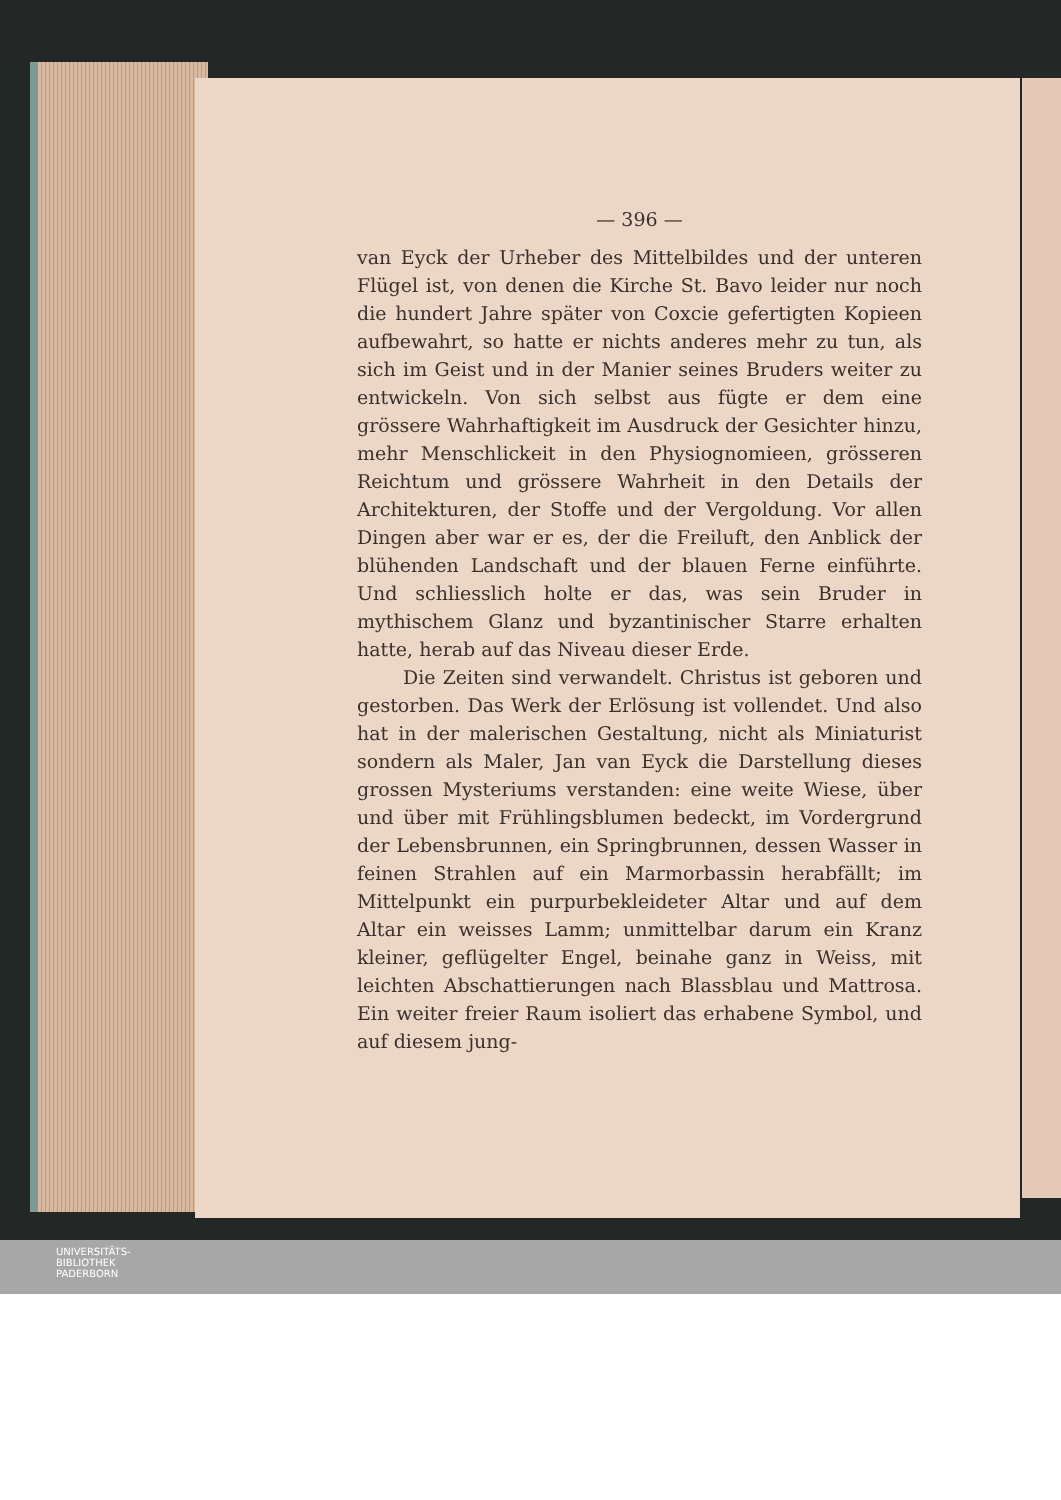— 396 —
van Eyck der Urheber des Mittelbildes und der unteren Flügel ist, von denen die Kirche St. Bavo leider nur noch die hundert Jahre später von Coxcie gefertigten Kopieen aufbewahrt, so hatte er nichts anderes mehr zu tun, als sich im Geist und in der Manier seines Bruders weiter zu entwickeln. Von sich selbst aus fügte er dem eine grössere Wahrhaftigkeit im Ausdruck der Gesichter hinzu, mehr Menschlickeit in den Physiognomieen, grösseren Reichtum und grössere Wahrheit in den Details der Architekturen, der Stoffe und der Vergoldung. Vor allen Dingen aber war er es, der die Freiluft, den Anblick der blühenden Landschaft und der blauen Ferne einführte. Und schliesslich holte er das, was sein Bruder in mythischem Glanz und byzantinischer Starre erhalten hatte, herab auf das Niveau dieser Erde.
Die Zeiten sind verwandelt. Christus ist geboren und gestorben. Das Werk der Erlösung ist vollendet. Und also hat in der malerischen Gestaltung, nicht als Miniaturist sondern als Maler, Jan van Eyck die Darstellung dieses grossen Mysteriums verstanden: eine weite Wiese, über und über mit Frühlingsblumen bedeckt, im Vordergrund der Lebensbrunnen, ein Springbrunnen, dessen Wasser in feinen Strahlen auf ein Marmorbassin herabfällt; im Mittelpunkt ein purpurbekleideter Altar und auf dem Altar ein weisses Lamm; unmittelbar darum ein Kranz kleiner, geflügelter Engel, beinahe ganz in Weiss, mit leichten Abschattierungen nach Blassblau und Mattrosa. Ein weiter freier Raum isoliert das erhabene Symbol, und auf diesem jung-
UNIVERSITÄTS-
BIBLIOTHEK
PADERBORN